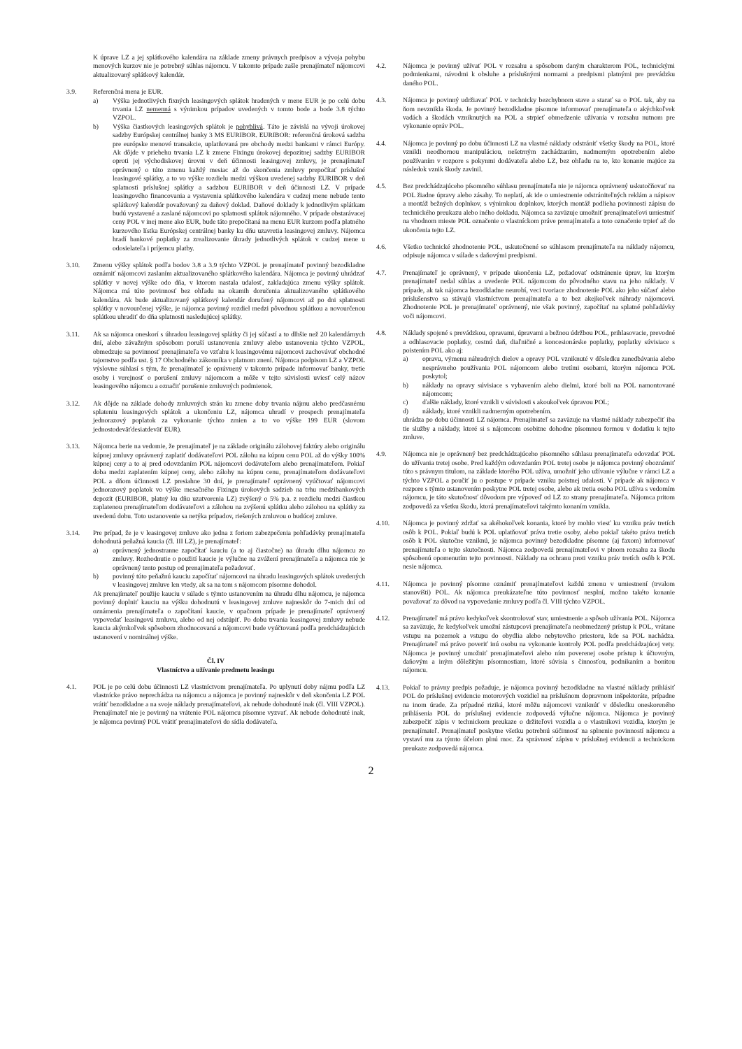K úprave LZ a jej splátkového kalendára na základe zmeny právnych predpisov a vývoja pohybu menových kurzov nie je potrebný súhlas nájomcu. V takomto prípade zašle prenajímateľ nájomcovi aktualizovaný splátkový kalendár.
3.9. Referenčná mena je EUR.
a) Výška jednotlivých fixných leasingových splátok hradených v mene EUR je po celú dobu trvania LZ nemenná s výnimkou prípadov uvedených v tomto bode a bode 3.8 týchto VZPOL.
b) Výška čiastkových leasingových splátok je pohyblivá. Táto je závislá na vývoji úrokovej sadzby Európskej centrálnej banky 3 MS EURIBOR. EURIBOR: referenčná úroková sadzba pre európske menové transakcie, uplatňovaná pre obchody medzi bankami v rámci Európy. Ak dôjde v priebehu trvania LZ k zmene Fixingu úrokovej depozitnej sadzby EURIBOR oproti jej východiskovej úrovni v deň účinnosti leasingovej zmluvy, je prenajímateľ oprávnený o túto zmenu každý mesiac až do skončenia zmluvy prepočítať príslušné leasingové splátky, a to vo výške rozdielu medzi výškou uvedenej sadzby EURIBOR v deň splatnosti príslušnej splátky a sadzbou EURIBOR v deň účinnosti LZ. V prípade leasingového financovania a vystavenia splátkového kalendára v cudzej mene nebude tento splátkový kalendár považovaný za daňový doklad. Daňové doklady k jednotlivým splátkam budú vystavené a zaslané nájomcovi po splatnosti splátok nájomného. V prípade obstarávacej ceny POL v inej mene ako EUR, bude táto prepočítaná na menu EUR kurzom podľa platného kurzového lístka Európskej centrálnej banky ku dňu uzavretia leasingovej zmluvy. Nájomca hradí bankové poplatky za zrealizovanie úhrady jednotlivých splátok v cudzej mene u odosielateľa i príjemcu platby.
3.10. Zmenu výšky splátok podľa bodov 3.8 a 3.9 týchto VZPOL je prenajímateľ povinný bezodkladne oznámiť nájomcovi zaslaním aktualizovaného splátkového kalendára. Nájomca je povinný uhrádzať splátky v novej výške odo dňa, v ktorom nastala udalosť, zakladajúca zmenu výšky splátok. Nájomca má túto povinnosť bez ohľadu na okamih doručenia aktualizovaného splátkového kalendára. Ak bude aktualizovaný splátkový kalendár doručený nájomcovi až po dni splatnosti splátky v novourčenej výške, je nájomca povinný rozdiel medzi pôvodnou splátkou a novourčenou splátkou uhradiť do dňa splatnosti nasledujúcej splátky.
3.11. Ak sa nájomca oneskorí s úhradou leasingovej splátky či jej súčastí a to dlhšie než 20 kalendárnych dní, alebo závažným spôsobom poruší ustanovenia zmluvy alebo ustanovenia týchto VZPOL, obmedzuje sa povinnosť prenajímateľa vo vzťahu k leasingovému nájomcovi zachovávať obchodné tajomstvo podľa ust. § 17 Obchodného zákonníka v platnom znení. Nájomca podpisom LZ a VZPOL výslovne súhlasí s tým, že prenajímateľ je oprávnený v takomto prípade informovať banky, tretie osoby i verejnosť o porušení zmluvy nájomcom a môže v tejto súvislosti uviesť celý názov leasingového nájomcu a označiť porušenie zmluvných podmienok.
3.12. Ak dôjde na základe dohody zmluvných strán ku zmene doby trvania nájmu alebo predčasnému splateniu leasingových splátok a ukončeniu LZ, nájomca uhradí v prospech prenajímateľa jednorazový poplatok za vykonanie týchto zmien a to vo výške 199 EUR (slovom jednostodeväťdesiatdeväť EUR).
3.13. Nájomca berie na vedomie, že prenajímateľ je na základe originálu zálohovej faktúry alebo originálu kúpnej zmluvy oprávnený zaplatiť dodávateľovi POL zálohu na kúpnu cenu POL až do výšky 100% kúpnej ceny a to aj pred odovzdaním POL nájomcovi dodávateľom alebo prenajímateľom. Pokiaľ doba medzi zaplatením kúpnej ceny, alebo zálohy na kúpnu cenu, prenajímateľom dodávateľovi POL a dňom účinnosti LZ presiahne 30 dní, je prenajímateľ oprávnený vyúčtovať nájomcovi jednorazový poplatok vo výške mesačného Fixingu úrokových sadzieb na trhu medzibankových depozít (EURIBOR, platný ku dňu uzatvorenia LZ) zvýšený o 5% p.a. z rozdielu medzi čiastkou zaplatenou prenajímateľom dodávateľovi a zálohou na zvýšenú splátku alebo zálohou na splátky za uvedenú dobu. Toto ustanovenie sa netýka prípadov, riešených zmluvou o budúcej zmluve.
3.14. Pre prípad, že je v leasingovej zmluve ako jedna z foriem zabezpečenia pohľadávky prenajímateľa dohodnutá peňažná kaucia (čl. III LZ), je prenajímateľ:
a) oprávnený jednostranne započítať kauciu (a to aj čiastočne) na úhradu dlhu nájomcu zo zmluvy. Rozhodnutie o použití kaucie je výlučne na zvážení prenajímateľa a nájomca nie je oprávnený tento postup od prenajímateľa požadovať.
b) povinný túto peňažnú kauciu započítať nájomcovi na úhradu leasingových splátok uvedených v leasingovej zmluve len vtedy, ak sa na tom s nájomcom písomne dohodol.
Ak prenajímateľ použije kauciu v súlade s týmto ustanovením na úhradu dlhu nájomcu, je nájomca povinný doplniť kauciu na výšku dohodnutú v leasingovej zmluve najneskôr do 7-mich dní od oznámenia prenajímateľa o započítaní kaucie, v opačnom prípade je prenajímateľ oprávnený vypovedať leasingovú zmluvu, alebo od nej odstúpiť. Po dobu trvania leasingovej zmluvy nebude kaucia akýmkoľvek spôsobom zhodnocovaná a nájomcovi bude vyúčtovaná podľa predchádzajúcich ustanovení v nominálnej výške.
Čl. IV
Vlastníctvo a užívanie predmetu leasingu
4.1. POL je po celú dobu účinnosti LZ vlastníctvom prenajímateľa. Po uplynutí doby nájmu podľa LZ vlastnícke právo neprechádza na nájomcu a nájomca je povinný najneskôr v deň skončenia LZ POL vrátiť bezodkladne a na svoje náklady prenajímateľovi, ak nebude dohodnuté inak (čl. VIII VZPOL). Prenajímateľ nie je povinný na vrátenie POL nájomcu písomne vyzvať. Ak nebude dohodnuté inak, je nájomca povinný POL vrátiť prenajímateľovi do sídla dodávateľa.
4.2. Nájomca je povinný užívať POL v rozsahu a spôsobom daným charakterom POL, technickými podmienkami, návodmi k obsluhe a príslušnými normami a predpismi platnými pre prevádzku daného POL.
4.3. Nájomca je povinný udržiavať POL v technicky bezchybnom stave a starať sa o POL tak, aby na ňom nevznikla škoda. Je povinný bezodkladne písomne informovať prenajímateľa o akýchkoľvek vadách a škodách vzniknutých na POL a strpieť obmedzenie užívania v rozsahu nutnom pre vykonanie opráv POL.
4.4. Nájomca je povinný po dobu účinnosti LZ na vlastné náklady odstrániť všetky škody na POL, ktoré vznikli neodbornou manipuláciou, nešetrným zachádzaním, nadmerným opotrebením alebo používaním v rozpore s pokynmi dodávateľa alebo LZ, bez ohľadu na to, kto konanie majúce za následok vznik škody zavinil.
4.5. Bez predchádzajúceho písomného súhlasu prenajímateľa nie je nájomca oprávnený uskutočňovať na POL žiadne úpravy alebo zásahy. To neplatí, ak ide o umiestnenie odstrániteľných reklám a nápisov a montáž bežných doplnkov, s výnimkou doplnkov, ktorých montáž podlieha povinnosti zápisu do technického preukazu alebo iného dokladu. Nájomca sa zaväzuje umožniť prenajímateľovi umiestniť na vhodnom mieste POL označenie o vlastníckom práve prenajímateľa a toto označenie trpieť až do ukončenia tejto LZ.
4.6. Všetko technické zhodnotenie POL, uskutočnené so súhlasom prenajímateľa na náklady nájomcu, odpisuje nájomca v súlade s daňovými predpismi.
4.7. Prenajímateľ je oprávnený, v prípade ukončenia LZ, požadovať odstránenie úprav, ku ktorým prenajímateľ nedal súhlas a uvedenie POL nájomcom do pôvodného stavu na jeho náklady. V prípade, ak tak nájomca bezodkladne neurobí, veci tvoriace zhodnotenie POL ako jeho súčasť alebo príslušenstvo sa stávajú vlastníctvom prenajímateľa a to bez akejkoľvek náhrady nájomcovi. Zhodnotenie POL je prenajímateľ oprávnený, nie však povinný, započítať na splatné pohľadávky voči nájomcovi.
4.8. Náklady spojené s prevádzkou, opravami, úpravami a bežnou údržbou POL, prihlasovacie, prevodné a odhlasovacie poplatky, cestnú daň, diaľničné a koncesionárske poplatky, poplatky súvisiace s poistením POL ako aj:
a) opravu, výmenu náhradných dielov a opravy POL vzniknuté v dôsledku zanedbávania alebo nesprávneho používania POL nájomcom alebo tretími osobami, ktorým nájomca POL poskytol;
b) náklady na opravy súvisiace s vybavením alebo dielmi, ktoré boli na POL namontované nájomcom;
c) ďalšie náklady, ktoré vznikli v súvislosti s akoukoľvek úpravou POL;
d) náklady, ktoré vznikli nadmerným opotrebením.
uhrádza po dobu účinnosti LZ nájomca. Prenajímateľ sa zaväzuje na vlastné náklady zabezpečiť iba tie služby a náklady, ktoré si s nájomcom osobitne dohodne písomnou formou v dodatku k tejto zmluve.
4.9. Nájomca nie je oprávnený bez predchádzajúceho písomného súhlasu prenajímateľa odovzdať POL do užívania tretej osobe. Pred každým odovzdaním POL tretej osobe je nájomca povinný oboznámiť túto s právnym titulom, na základe ktorého POL užíva, umožniť jeho užívanie výlučne v rámci LZ a týchto VZPOL a poučiť ju o postupe v prípade vzniku poistnej udalosti. V prípade ak nájomca v rozpore s týmto ustanovením poskytne POL tretej osobe, alebo ak tretia osoba POL užíva s vedomím nájomcu, je táto skutočnosť dôvodom pre výpoveď od LZ zo strany prenajímateľa. Nájomca pritom zodpovedá za všetku škodu, ktorá prenajímateľovi takýmto konaním vznikla.
4.10. Nájomca je povinný zdržať sa akéhokoľvek konania, ktoré by mohlo viesť ku vzniku práv tretích osôb k POL. Pokiaľ budú k POL uplatňovať práva tretie osoby, alebo pokiaľ takéto práva tretích osôb k POL skutočne vzniknú, je nájomca povinný bezodkladne písomne (aj faxom) informovať prenajímateľa o tejto skutočnosti. Nájomca zodpovedá prenajímateľovi v plnom rozsahu za škodu spôsobenú opomenutím tejto povinnosti. Náklady na ochranu proti vzniku práv tretích osôb k POL nesie nájomca.
4.11. Nájomca je povinný písomne oznámiť prenajímateľovi každú zmenu v umiestnení (trvalom stanovišti) POL. Ak nájomca preukázateľne túto povinnosť nesplní, možno takéto konanie považovať za dôvod na vypovedanie zmluvy podľa čl. VIII týchto VZPOL.
4.12. Prenajímateľ má právo kedykoľvek skontrolovať stav, umiestnenie a spôsob užívania POL. Nájomca sa zaväzuje, že kedykoľvek umožní zástupcovi prenajímateľa neobmedzený prístup k POL, vrátane vstupu na pozemok a vstupu do obydlia alebo nebytového priestoru, kde sa POL nachádza. Prenajímateľ má právo poveriť inú osobu na vykonanie kontroly POL podľa predchádzajúcej vety. Nájomca je povinný umožniť prenajímateľovi alebo ním poverenej osobe prístup k účtovným, daňovým a iným dôležitým písomnostiam, ktoré súvisia s činnosťou, podnikaním a bonitou nájomcu.
4.13. Pokiaľ to právny predpis požaduje, je nájomca povinný bezodkladne na vlastné náklady prihlásiť POL do príslušnej evidencie motorových vozidiel na príslušnom dopravnom inšpektoráte, prípadne na inom úrade. Za prípadné riziká, ktoré môžu nájomcovi vzniknúť v dôsledku oneskoreného prihlásenia POL do príslušnej evidencie zodpovedá výlučne nájomca. Nájomca je povinný zabezpečiť zápis v technickom preukaze o držiteľovi vozidla a o vlastníkovi vozidla, ktorým je prenajímateľ. Prenajímateľ poskytne všetku potrebnú súčinnosť na splnenie povinností nájomcu a vystaví mu za týmto účelom plnú moc. Za správnosť zápisu v príslušnej evidencii a technickom preukaze zodpovedá nájomca.
2